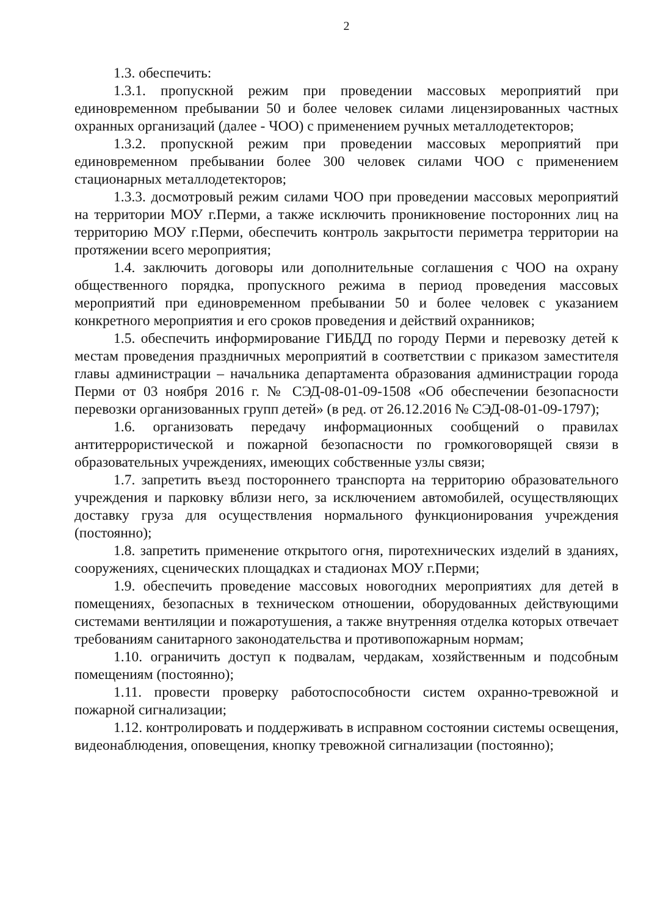2
1.3. обеспечить:
1.3.1. пропускной режим при проведении массовых мероприятий при единовременном пребывании 50 и более человек силами лицензированных частных охранных организаций (далее - ЧОО) с применением ручных металлодетекторов;
1.3.2. пропускной режим при проведении массовых мероприятий при единовременном пребывании более 300 человек силами ЧОО с применением стационарных металлодетекторов;
1.3.3. досмотровый режим силами ЧОО при проведении массовых мероприятий на территории МОУ г.Перми, а также исключить проникновение посторонних лиц на территорию МОУ г.Перми, обеспечить контроль закрытости периметра территории на протяжении всего мероприятия;
1.4. заключить договоры или дополнительные соглашения с ЧОО на охрану общественного порядка, пропускного режима в период проведения массовых мероприятий при единовременном пребывании 50 и более человек с указанием конкретного мероприятия и его сроков проведения и действий охранников;
1.5. обеспечить информирование ГИБДД по городу Перми и перевозку детей к местам проведения праздничных мероприятий в соответствии с приказом заместителя главы администрации – начальника департамента образования администрации города Перми от 03 ноября 2016 г. № СЭД-08-01-09-1508 «Об обеспечении безопасности перевозки организованных групп детей» (в ред. от 26.12.2016 № СЭД-08-01-09-1797);
1.6. организовать передачу информационных сообщений о правилах антитеррористической и пожарной безопасности по громкоговорящей связи в образовательных учреждениях, имеющих собственные узлы связи;
1.7. запретить въезд постороннего транспорта на территорию образовательного учреждения и парковку вблизи него, за исключением автомобилей, осуществляющих доставку груза для осуществления нормального функционирования учреждения (постоянно);
1.8. запретить применение открытого огня, пиротехнических изделий в зданиях, сооружениях, сценических площадках и стадионах МОУ г.Перми;
1.9. обеспечить проведение массовых новогодних мероприятиях для детей в помещениях, безопасных в техническом отношении, оборудованных действующими системами вентиляции и пожаротушения, а также внутренняя отделка которых отвечает требованиям санитарного законодательства и противопожарным нормам;
1.10. ограничить доступ к подвалам, чердакам, хозяйственным и подсобным помещениям (постоянно);
1.11. провести проверку работоспособности систем охранно-тревожной и пожарной сигнализации;
1.12. контролировать и поддерживать в исправном состоянии системы освещения, видеонаблюдения, оповещения, кнопку тревожной сигнализации (постоянно);